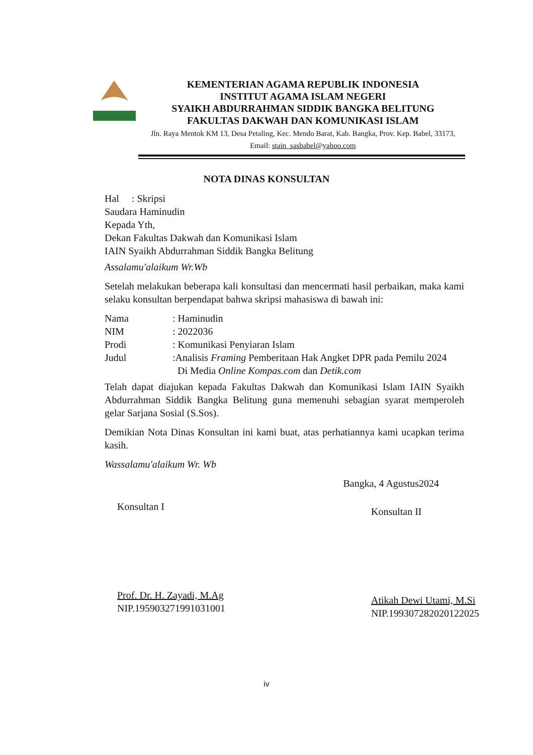KEMENTERIAN AGAMA REPUBLIK INDONESIA
INSTITUT AGAMA ISLAM NEGERI
SYAIKH ABDURRAHMAN SIDDIK BANGKA BELITUNG
FAKULTAS DAKWAH DAN KOMUNIKASI ISLAM
Jln. Raya Mentok KM 13, Desa Petaling, Kec. Mendo Barat, Kab. Bangka, Prov. Kep. Babel, 33173, Email: stain_sasbabel@yahoo.com
NOTA DINAS KONSULTAN
Hal : Skripsi
Saudara Haminudin
Kepada Yth,
Dekan Fakultas Dakwah dan Komunikasi Islam
IAIN Syaikh Abdurrahman Siddik Bangka Belitung
Assalamu'alaikum Wr.Wb
Setelah melakukan beberapa kali konsultasi dan mencermati hasil perbaikan, maka kami selaku konsultan berpendapat bahwa skripsi mahasiswa di bawah ini:
| Nama | : Haminudin |
| NIM | : 2022036 |
| Prodi | : Komunikasi Penyiaran Islam |
| Judul | :Analisis Framing Pemberitaan Hak Angket DPR pada Pemilu 2024 Di Media Online Kompas.com dan Detik.com |
Telah dapat diajukan kepada Fakultas Dakwah dan Komunikasi Islam IAIN Syaikh Abdurrahman Siddik Bangka Belitung guna memenuhi sebagian syarat memperoleh gelar Sarjana Sosial (S.Sos).
Demikian Nota Dinas Konsultan ini kami buat, atas perhatiannya kami ucapkan terima kasih.
Wassalamu'alaikum Wr. Wb
Bangka, 4 Agustus2024
Konsultan I
Prof. Dr. H. Zayadi, M.Ag
NIP.195903271991031001
Konsultan II
Atikah Dewi Utami, M.Si
NIP.199307282020122025
iv